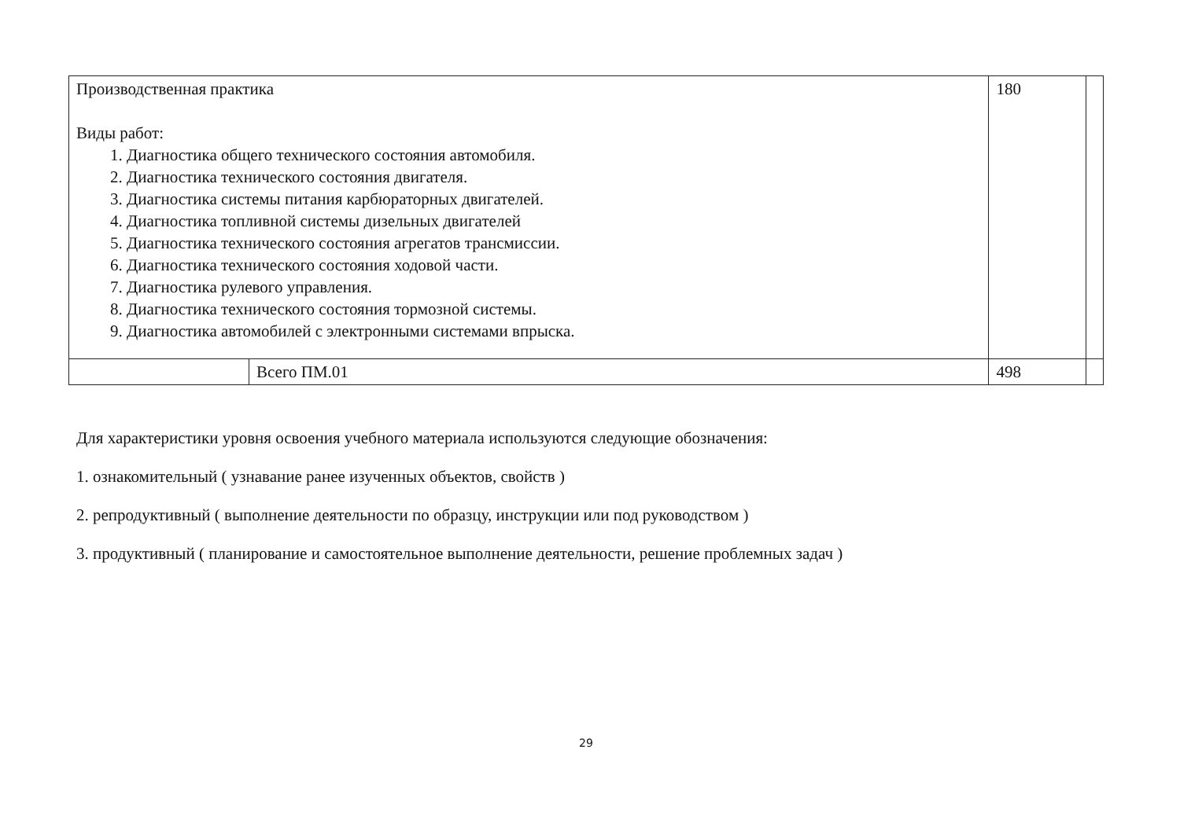| Производственная практика Виды работ: 1. Диагностика общего технического состояния автомобиля. 2. Диагностика технического состояния двигателя. 3. Диагностика системы питания карбюраторных двигателей. 4. Диагностика топливной системы дизельных двигателей 5. Диагностика технического состояния агрегатов трансмиссии. 6. Диагностика технического состояния ходовой части. 7. Диагностика рулевого управления. 8. Диагностика технического состояния тормозной системы. 9. Диагностика автомобилей с электронными системами впрыска. | | 180 | |
| | Всего ПМ.01 | 498 | |
Для характеристики уровня освоения учебного материала используются следующие обозначения:
1. ознакомительный ( узнавание ранее изученных объектов, свойств )
2. репродуктивный ( выполнение деятельности по образцу, инструкции или под руководством )
3. продуктивный ( планирование и самостоятельное выполнение деятельности, решение проблемных задач )
29